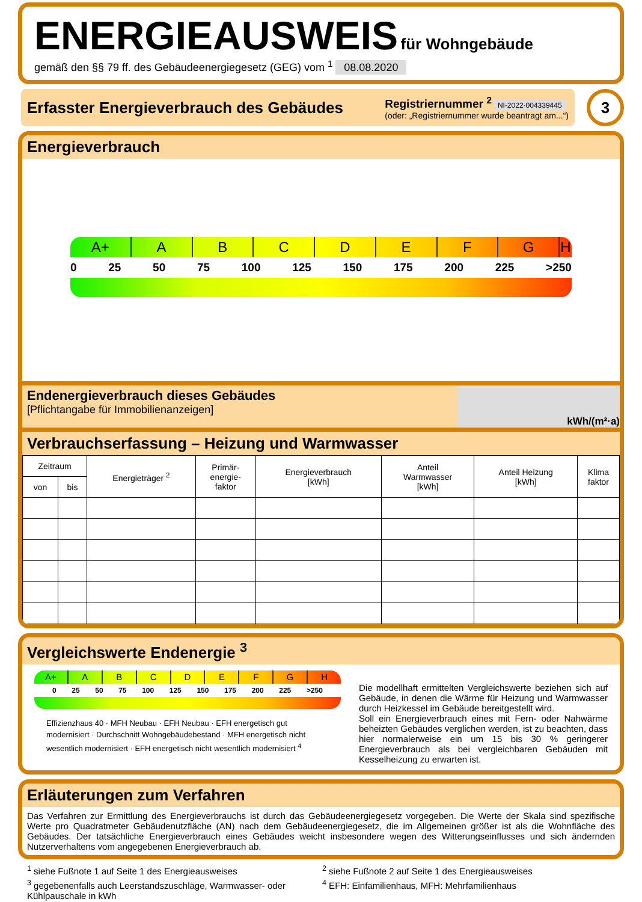ENERGIEAUSWEIS für Wohngebäude
gemäß den §§ 79 ff. des Gebäudeenergiegesetz (GEG) vom <sup>1</sup> 08.08.2020
Erfasster Energieverbrauch des Gebäudes
Registriernummer <sup>2</sup> NI-2022-004339445
(oder: „Registriernummer wurde beantragt am...“)
3
Energieverbrauch
A+ ABCDEFGH
0 25 50 75 100 125 150 175 200 225 >250
Endenergieverbrauch dieses Gebäudes
[Pflichtangabe für Immobilienanzeigen]
kWh/(m²·a)
Verbrauchserfassung – Heizung und Warmwasser
| Zeitraum | | Energieträger <sup>2</sup> | Primär- energie- faktor | Energieverbrauch [kWh] | Anteil Warmwasser [kWh] | Anteil Heizung [kWh] | Klima faktor |
| --- | --- | --- | --- | --- | --- | --- | --- |
| von | bis | | | | | | |
Vergleichswerte Endenergie <sup>3</sup>
A+ ABCDEFGH
0 25 50 75 100 125 150 175 200 225 >250
Effizienzhaus 40 · MFH Neubau · EFH Neubau · EFH energetisch gut modernisiert · Durchschnitt Wohngebäudebestand · MFH energetisch nicht wesentlich modernisiert · EFH energetisch nicht wesentlich modernisiert <sup>4</sup>
Die modellhaft ermittelten Vergleichswerte beziehen sich auf Gebäude, in denen die Wärme für Heizung und Warmwasser durch Heizkessel im Gebäude bereitgestellt wird.
Soll ein Energieverbrauch eines mit Fern- oder Nahwärme beheizten Gebäudes verglichen werden, ist zu beachten, dass hier normalerweise ein um 15 bis 30 % geringerer Energieverbrauch als bei vergleichbaren Gebäuden mit Kesselheizung zu erwarten ist.
Erläuterungen zum Verfahren
Das Verfahren zur Ermittlung des Energieverbrauchs ist durch das Gebäudeenergiegesetz vorgegeben. Die Werte der Skala sind spezifische Werte pro Quadratmeter Gebäudenutzfläche (AN) nach dem Gebäudeenergiegesetz, die im Allgemeinen größer ist als die Wohnfläche des Gebäudes. Der tatsächliche Energieverbrauch eines Gebäudes weicht insbesondere wegen des Witterungseinflusses und sich ändernden Nutzerverhaltens vom angegebenen Energieverbrauch ab.
<sup>1</sup> siehe Fußnote 1 auf Seite 1 des Energieausweises
<sup>2</sup> siehe Fußnote 2 auf Seite 1 des Energieausweises
<sup>3</sup> gegebenenfalls auch Leerstandszuschläge, Warmwasser- oder Kühlpauschale in kWh
<sup>4</sup> EFH: Einfamilienhaus, MFH: Mehrfamilienhaus